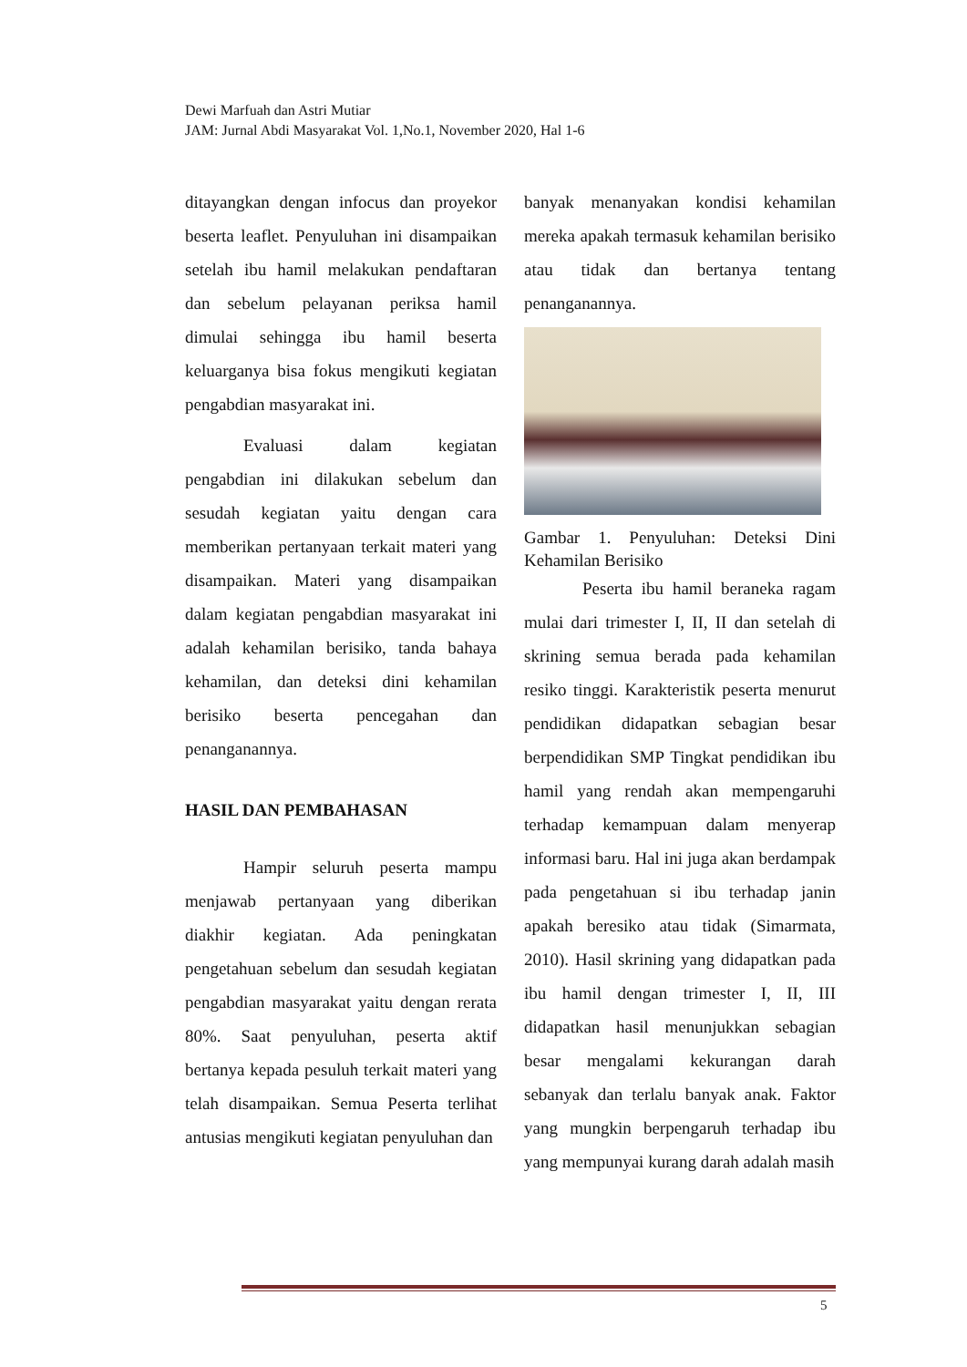Dewi Marfuah dan Astri Mutiar
JAM: Jurnal Abdi Masyarakat Vol. 1,No.1, November 2020, Hal 1-6
ditayangkan dengan infocus dan proyekor beserta leaflet. Penyuluhan ini disampaikan setelah ibu hamil melakukan pendaftaran dan sebelum pelayanan periksa hamil dimulai sehingga ibu hamil beserta keluarganya bisa fokus mengikuti kegiatan pengabdian masyarakat ini.
Evaluasi dalam kegiatan pengabdian ini dilakukan sebelum dan sesudah kegiatan yaitu dengan cara memberikan pertanyaan terkait materi yang disampaikan. Materi yang disampaikan dalam kegiatan pengabdian masyarakat ini adalah kehamilan berisiko, tanda bahaya kehamilan, dan deteksi dini kehamilan berisiko beserta pencegahan dan penanganannya.
HASIL DAN PEMBAHASAN
Hampir seluruh peserta mampu menjawab pertanyaan yang diberikan diakhir kegiatan. Ada peningkatan pengetahuan sebelum dan sesudah kegiatan pengabdian masyarakat yaitu dengan rerata 80%. Saat penyuluhan, peserta aktif bertanya kepada pesuluh terkait materi yang telah disampaikan. Semua Peserta terlihat antusias mengikuti kegiatan penyuluhan dan
banyak menanyakan kondisi kehamilan mereka apakah termasuk kehamilan berisiko atau tidak dan bertanya tentang penanganannya.
Gambar 1. Penyuluhan: Deteksi Dini Kehamilan Berisiko
Peserta ibu hamil beraneka ragam mulai dari trimester I, II, II dan setelah di skrining semua berada pada kehamilan resiko tinggi. Karakteristik peserta menurut pendidikan didapatkan sebagian besar berpendidikan SMP Tingkat pendidikan ibu hamil yang rendah akan mempengaruhi terhadap kemampuan dalam menyerap informasi baru. Hal ini juga akan berdampak pada pengetahuan si ibu terhadap janin apakah beresiko atau tidak (Simarmata, 2010). Hasil skrining yang didapatkan pada ibu hamil dengan trimester I, II, III didapatkan hasil menunjukkan sebagian besar mengalami kekurangan darah sebanyak dan terlalu banyak anak. Faktor yang mungkin berpengaruh terhadap ibu yang mempunyai kurang darah adalah masih
5